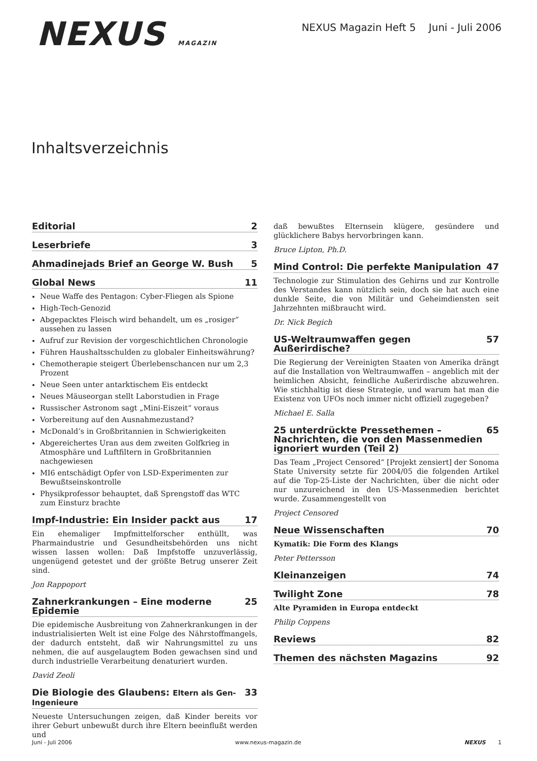NEXUS MAGAZIN
NEXUS Magazin Heft 5 Juni - Juli 2006
Inhaltsverzeichnis
Editorial 2
Leserbriefe 3
Ahmadinejads Brief an George W. Bush 5
Global News 11
Neue Waffe des Pentagon: Cyber-Fliegen als Spione
High-Tech-Genozid
Abgepacktes Fleisch wird behandelt, um es „rosiger” aussehen zu lassen
Aufruf zur Revision der vorgeschichtlichen Chronologie
Führen Haushaltsschulden zu globaler Einheitswährung?
Chemotherapie steigert Überlebenschancen nur um 2,3 Prozent
Neue Seen unter antarktischem Eis entdeckt
Neues Mäuseorgan stellt Laborstudien in Frage
Russischer Astronom sagt „Mini-Eiszeit“ voraus
Vorbereitung auf den Ausnahmezustand?
McDonald’s in Großbritannien in Schwierigkeiten
Abgereichertes Uran aus dem zweiten Golfkrieg in Atmosphäre und Luftfiltern in Großbritannien nachgewiesen
MI6 entschädigt Opfer von LSD-Experimenten zur Bewußtseinskontrolle
Physikprofessor behauptet, daß Sprengstoff das WTC zum Einsturz brachte
Impf-Industrie: Ein Insider packt aus 17
Ein ehemaliger Impfmittelforscher enthüllt, was Pharmaindustrie und Gesundheitsbehörden uns nicht wissen lassen wollen: Daß Impfstoffe unzuverlässig, ungenügend getestet und der größte Betrug unserer Zeit sind.
Jon Rappoport
Zahnerkrankungen – Eine moderne Epidemie 25
Die epidemische Ausbreitung von Zahnerkrankungen in der industrialisierten Welt ist eine Folge des Nährstoffmangels, der dadurch entsteht, daß wir Nahrungsmittel zu uns nehmen, die auf ausgelaugtem Boden gewachsen sind und durch industrielle Verarbeitung denaturiert wurden.
David Zeoli
Die Biologie des Glaubens: Eltern als Gen-Ingenieure 33
Neueste Untersuchungen zeigen, daß Kinder bereits vor ihrer Geburt unbewußt durch ihre Eltern beeinflußt werden und
daß bewußtes Elternsein klügere, gesündere und glücklichere Babys hervorbringen kann.
Bruce Lipton, Ph.D.
Mind Control: Die perfekte Manipulation 47
Technologie zur Stimulation des Gehirns und zur Kontrolle des Verstandes kann nützlich sein, doch sie hat auch eine dunkle Seite, die von Militär und Geheimdiensten seit Jahrzehnten mißbraucht wird.
Dr. Nick Begich
US-Weltraumwaffen gegen Außerirdische? 57
Die Regierung der Vereinigten Staaten von Amerika drängt auf die Installation von Weltraumwaffen – angeblich mit der heimlichen Absicht, feindliche Außerirdische abzuwehren. Wie stichhaltig ist diese Strategie, und warum hat man die Existenz von UFOs noch immer nicht offiziell zugegeben?
Michael E. Salla
25 unterdrückte Pressethemen – Nachrichten, die von den Massenmedien ignoriert wurden (Teil 2) 65
Das Team „Project Censored“ [Projekt zensiert] der Sonoma State University setzte für 2004/05 die folgenden Artikel auf die Top-25-Liste der Nachrichten, über die nicht oder nur unzureichend in den US-Massenmedien berichtet wurde. Zusammengestellt von
Project Censored
Neue Wissenschaften 70
Kymatik: Die Form des Klangs
Peter Pettersson
Kleinanzeigen 74
Twilight Zone 78
Alte Pyramiden in Europa entdeckt
Philip Coppens
Reviews 82
Themen des nächsten Magazins 92
Juni - Juli 2006 www.nexus-magazin.de NEXUS 1